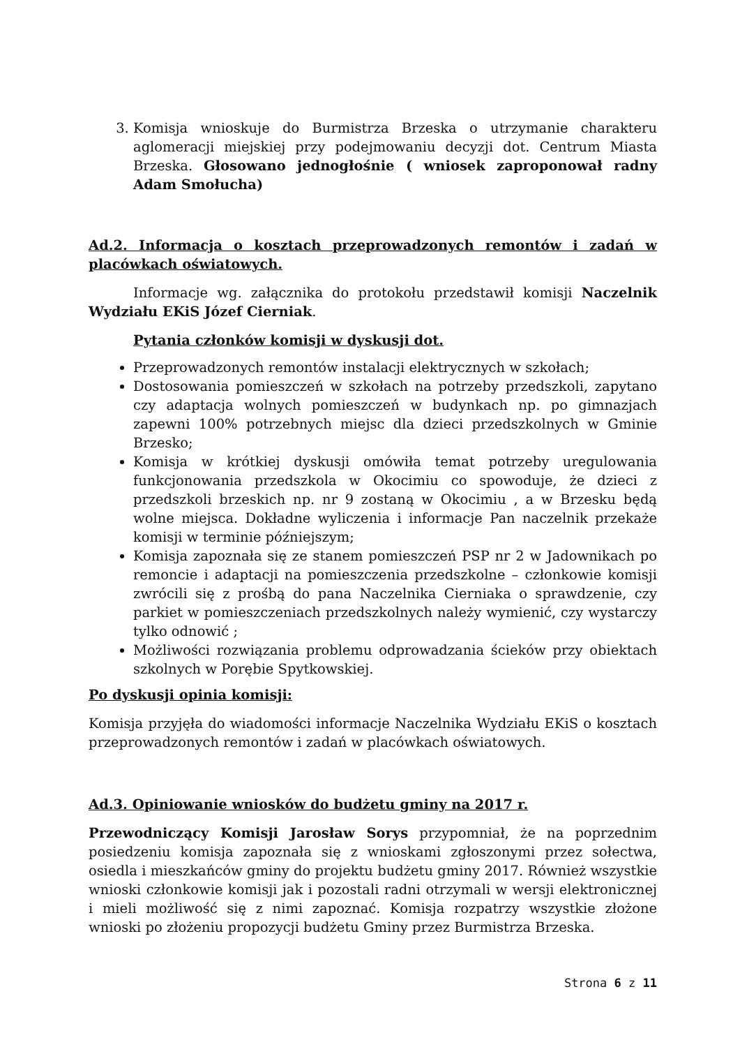3. Komisja wnioskuje do Burmistrza Brzeska o utrzymanie charakteru aglomeracji miejskiej przy podejmowaniu decyzji dot. Centrum Miasta Brzeska. Głosowano jednogłośnie ( wniosek zaproponował radny Adam Smołucha)
Ad.2. Informacja o kosztach przeprowadzonych remontów i zadań w placówkach oświatowych.
Informacje wg. załącznika do protokołu przedstawił komisji Naczelnik Wydziału EKiS Józef Cierniak.
Pytania członków komisji w dyskusji dot.
Przeprowadzonych remontów instalacji elektrycznych w szkołach;
Dostosowania pomieszczeń w szkołach na potrzeby przedszkoli, zapytano czy adaptacja wolnych pomieszczeń w budynkach np. po gimnazjach zapewni 100% potrzebnych miejsc dla dzieci przedszkolnych w Gminie Brzesko;
Komisja w krótkiej dyskusji omówiła temat potrzeby uregulowania funkcjonowania przedszkola w Okocimiu co spowoduje, że dzieci z przedszkoli brzeskich np. nr 9 zostaną w Okocimiu , a w Brzesku będą wolne miejsca. Dokładne wyliczenia i informacje Pan naczelnik przekaże komisji w terminie późniejszym;
Komisja zapoznała się ze stanem pomieszczeń PSP nr 2 w Jadownikach po remoncie i adaptacji na pomieszczenia przedszkolne – członkowie komisji zwrócili się z prośbą do pana Naczelnika Cierniaka o sprawdzenie, czy parkiet w pomieszczeniach przedszkolnych należy wymienić, czy wystarczy tylko odnowić ;
Możliwości rozwiązania problemu odprowadzania ścieków przy obiektach szkolnych w Porębie Spytkowskiej.
Po dyskusji opinia komisji:
Komisja przyjęła do wiadomości informacje Naczelnika Wydziału EKiS o kosztach przeprowadzonych remontów i zadań w placówkach oświatowych.
Ad.3. Opiniowanie wniosków do budżetu gminy na 2017 r.
Przewodniczący Komisji Jarosław Sorys przypomniał, że na poprzednim posiedzeniu komisja zapoznała się z wnioskami zgłoszonymi przez sołectwa, osiedla i mieszkańców gminy do projektu budżetu gminy 2017. Również wszystkie wnioski członkowie komisji jak i pozostali radni otrzymali w wersji elektronicznej i mieli możliwość się z nimi zapoznać. Komisja rozpatrzy wszystkie złożone wnioski po złożeniu propozycji budżetu Gminy przez Burmistrza Brzeska.
Strona 6 z 11